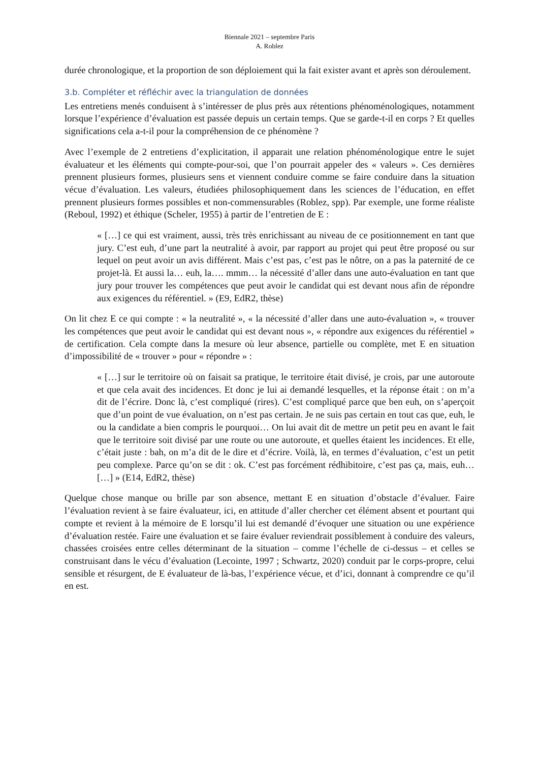Biennale 2021 – septembre Paris
A. Roblez
durée chronologique, et la proportion de son déploiement qui la fait exister avant et après son déroulement.
3.b. Compléter et réfléchir avec la triangulation de données
Les entretiens menés conduisent à s’intéresser de plus près aux rétentions phénoménologiques, notamment lorsque l’expérience d’évaluation est passée depuis un certain temps. Que se garde-t-il en corps ? Et quelles significations cela a-t-il pour la compréhension de ce phénomène ?
Avec l’exemple de 2 entretiens d’explicitation, il apparait une relation phénoménologique entre le sujet évaluateur et les éléments qui compte-pour-soi, que l’on pourrait appeler des « valeurs ». Ces dernières prennent plusieurs formes, plusieurs sens et viennent conduire comme se faire conduire dans la situation vécue d’évaluation. Les valeurs, étudiées philosophiquement dans les sciences de l’éducation, en effet prennent plusieurs formes possibles et non-commensurables (Roblez, spp). Par exemple, une forme réaliste (Reboul, 1992) et éthique (Scheler, 1955) à partir de l’entretien de E :
« […] ce qui est vraiment, aussi, très très enrichissant au niveau de ce positionnement en tant que jury. C’est euh, d’une part la neutralité à avoir, par rapport au projet qui peut être proposé ou sur lequel on peut avoir un avis différent. Mais c’est pas, c’est pas le nôtre, on a pas la paternité de ce projet-là. Et aussi la… euh, la…. mmm… la nécessité d’aller dans une auto-évaluation en tant que jury pour trouver les compétences que peut avoir le candidat qui est devant nous afin de répondre aux exigences du référentiel. » (E9, EdR2, thèse)
On lit chez E ce qui compte : « la neutralité », « la nécessité d’aller dans une auto-évaluation », « trouver les compétences que peut avoir le candidat qui est devant nous », « répondre aux exigences du référentiel » de certification. Cela compte dans la mesure où leur absence, partielle ou complète, met E en situation d’impossibilité de « trouver » pour « répondre » :
« […] sur le territoire où on faisait sa pratique, le territoire était divisé, je crois, par une autoroute et que cela avait des incidences. Et donc je lui ai demandé lesquelles, et la réponse était : on m’a dit de l’écrire. Donc là, c’est compliqué (rires). C’est compliqué parce que ben euh, on s’aperçoit que d’un point de vue évaluation, on n’est pas certain. Je ne suis pas certain en tout cas que, euh, le ou la candidate a bien compris le pourquoi… On lui avait dit de mettre un petit peu en avant le fait que le territoire soit divisé par une route ou une autoroute, et quelles étaient les incidences. Et elle, c’était juste : bah, on m’a dit de le dire et d’écrire. Voilà, là, en termes d’évaluation, c’est un petit peu complexe. Parce qu’on se dit : ok. C’est pas forcément rédhibitoire, c’est pas ça, mais, euh… […] » (E14, EdR2, thèse)
Quelque chose manque ou brille par son absence, mettant E en situation d’obstacle d’évaluer. Faire l’évaluation revient à se faire évaluateur, ici, en attitude d’aller chercher cet élément absent et pourtant qui compte et revient à la mémoire de E lorsqu’il lui est demandé d’évoquer une situation ou une expérience d’évaluation restée. Faire une évaluation et se faire évaluer reviendrait possiblement à conduire des valeurs, chassées croisées entre celles déterminant de la situation – comme l’échelle de ci-dessus – et celles se construisant dans le vécu d’évaluation (Lecointe, 1997 ; Schwartz, 2020) conduit par le corps-propre, celui sensible et résurgent, de E évaluateur de là-bas, l’expérience vécue, et d’ici, donnant à comprendre ce qu’il en est.